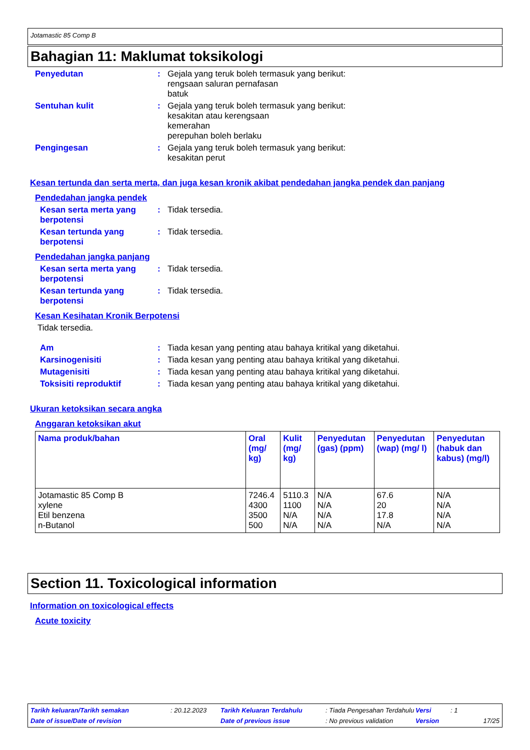Jotamastic 85 Comp B
Bahagian 11: Maklumat toksikologi
Penyedutan : Gejala yang teruk boleh termasuk yang berikut:
rengsaan saluran pernafasan
batuk
Sentuhan kulit : Gejala yang teruk boleh termasuk yang berikut:
kesakitan atau kerengsaan
kemerahan
perepuhan boleh berlaku
Pengingesan : Gejala yang teruk boleh termasuk yang berikut:
kesakitan perut
Kesan tertunda dan serta merta, dan juga kesan kronik akibat pendedahan jangka pendek dan panjang
Pendedahan jangka pendek
Kesan serta merta yang berpotensi
: Tidak tersedia.
Kesan tertunda yang berpotensi
: Tidak tersedia.
Pendedahan jangka panjang
Kesan serta merta yang berpotensi
: Tidak tersedia.
Kesan tertunda yang berpotensi
: Tidak tersedia.
Kesan Kesihatan Kronik Berpotensi
Tidak tersedia.
Am : Tiada kesan yang penting atau bahaya kritikal yang diketahui.
Karsinogenisiti : Tiada kesan yang penting atau bahaya kritikal yang diketahui.
Mutagenisiti : Tiada kesan yang penting atau bahaya kritikal yang diketahui.
Toksisiti reproduktif : Tiada kesan yang penting atau bahaya kritikal yang diketahui.
Ukuran ketoksikan secara angka
Anggaran ketoksikan akut
| Nama produk/bahan | Oral (mg/ kg) | Kulit (mg/ kg) | Penyedutan (gas) (ppm) | Penyedutan (wap) (mg/ l) | Penyedutan (habuk dan kabus) (mg/l) |
| --- | --- | --- | --- | --- | --- |
| Jotamastic 85 Comp B xylene Etil benzena n-Butanol | 7246.4 4300 3500 500 | 5110.3 1100 N/A N/A | N/A N/A N/A N/A | 67.6 20 17.8 N/A | N/A N/A N/A N/A |
Section 11. Toxicological information
Information on toxicological effects
Acute toxicity
Tarikh keluaran/Tarikh semakan: 20.12.2023 Tarikh Keluaran Terdahulu: Tiada Pengesahan Terdahulu Versi: 1 Date of issue/Date of revision Date of previous issue: No previous validation Version 17/25